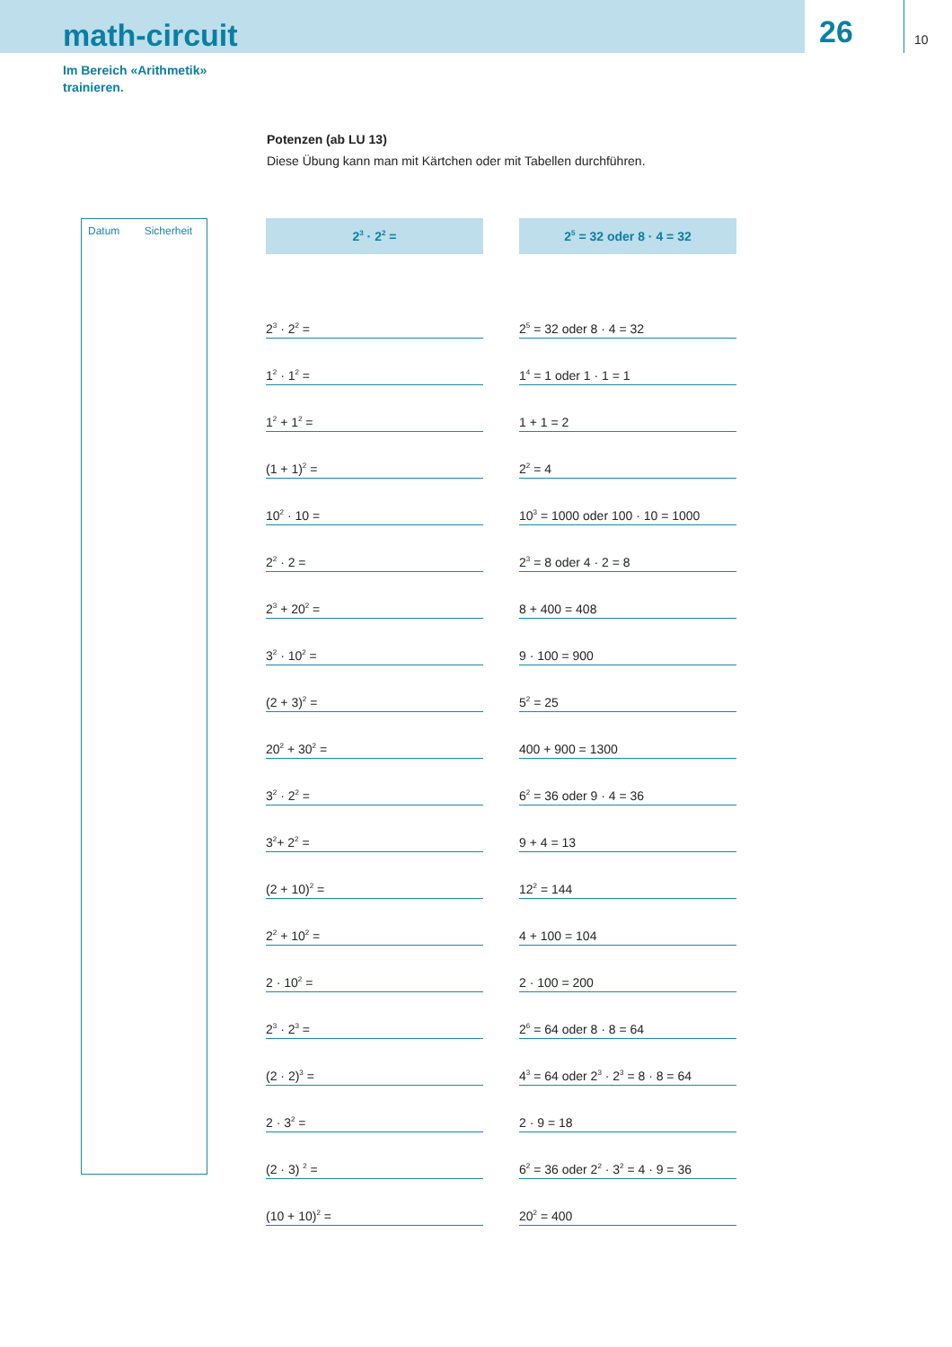math-circuit
26 10
Im Bereich «Arithmetik»
trainieren.
Potenzen (ab LU 13)
Diese Übung kann man mit Kärtchen oder mit Tabellen durchführen.
Datum Sicherheit
| 2<sup>3</sup> · 2<sup>2</sup> = | | 2<sup>5</sup> = 32 oder 8 · 4 = 32 |
| --- | --- | --- |
| 2<sup>3</sup> · 2<sup>2</sup> = | | 2<sup>5</sup> = 32 oder 8 · 4 = 32 |
| 1<sup>2</sup> · 1<sup>2</sup> = | | 1<sup>4</sup> = 1 oder 1 · 1 = 1 |
| 1<sup>2</sup> + 1<sup>2</sup> = | | 1 + 1 = 2 |
| (1 + 1)<sup>2</sup> = | | 2<sup>2</sup> = 4 |
| 10<sup>2</sup> · 10 = | | 10<sup>3</sup> = 1000 oder 100 · 10 = 1000 |
| 2<sup>2</sup> · 2 = | | 2<sup>3</sup> = 8 oder 4 · 2 = 8 |
| 2<sup>3</sup> + 20<sup>2</sup> = | | 8 + 400 = 408 |
| 3<sup>2</sup> · 10<sup>2</sup> = | | 9 · 100 = 900 |
| (2 + 3)<sup>2</sup> = | | 5<sup>2</sup> = 25 |
| 20<sup>2</sup> + 30<sup>2</sup> = | | 400 + 900 = 1300 |
| 3<sup>2</sup> · 2<sup>2</sup> = | | 6<sup>2</sup> = 36 oder 9 · 4 = 36 |
| 3<sup>2</sup>+ 2<sup>2</sup> = | | 9 + 4 = 13 |
| (2 + 10)<sup>2</sup> = | | 12<sup>2</sup> = 144 |
| 2<sup>2</sup> + 10<sup>2</sup> = | | 4 + 100 = 104 |
| 2 · 10<sup>2</sup> = | | 2 · 100 = 200 |
| 2<sup>3</sup> · 2<sup>3</sup> = | | 2<sup>6</sup> = 64 oder 8 · 8 = 64 |
| (2 · 2)<sup>3</sup> = | | 4<sup>3</sup> = 64 oder 2<sup>3</sup> · 2<sup>3</sup> = 8 · 8 = 64 |
| 2 · 3<sup>2</sup> = | | 2 · 9 = 18 |
| (2 · 3) <sup>2</sup> = | | 6<sup>2</sup> = 36 oder 2<sup>2</sup> · 3<sup>2</sup> = 4 · 9 = 36 |
| (10 + 10)<sup>2</sup> = | | 20<sup>2</sup> = 400 |